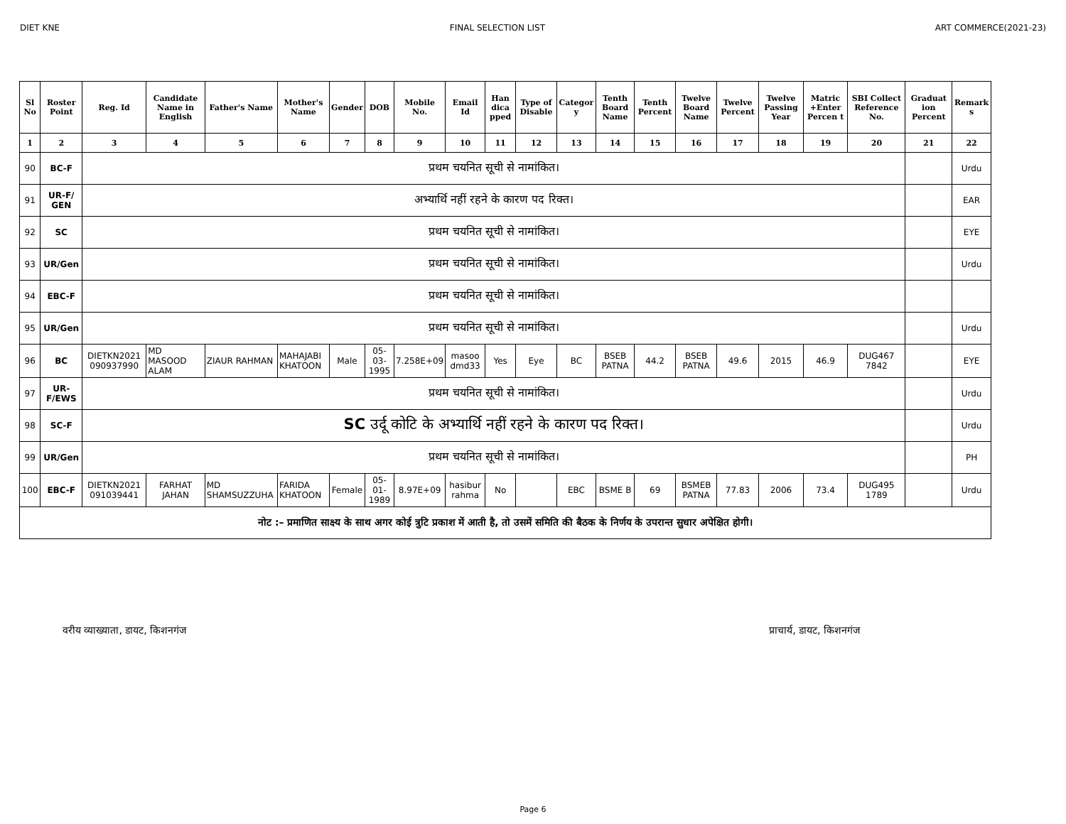DIET KNE FINAL SELECTION LIST ART COMMERCE(2021-23)
| Sl No | Roster Point | Reg. Id | Candidate Name in English | Father's Name | Mother's Name | Gender | DOB | Mobile No. | Email Id | Han dica pped | Type of Disable | Categor y | Tenth Board Name | Tenth Percent | Twelve Board Name | Twelve Percent | Twelve Passing Year | Matric +Enter Percen t | SBI Collect Reference No. | Graduat ion Percent | Remark s |
| --- | --- | --- | --- | --- | --- | --- | --- | --- | --- | --- | --- | --- | --- | --- | --- | --- | --- | --- | --- | --- | --- |
| 1 | 2 | 3 | 4 | 5 | 6 | 7 | 8 | 9 | 10 | 11 | 12 | 13 | 14 | 15 | 16 | 17 | 18 | 19 | 20 | 21 | 22 |
| 90 | BC-F | प्रथम चयनित सूची से नामांकित। | | | | | | | | | | | | | | | | | | | Urdu |
| 91 | UR-F/ GEN | अभ्यार्थि नहीं रहने के कारण पद रिक्त। | | | | | | | | | | | | | | | | | | | EAR |
| 92 | SC | प्रथम चयनित सूची से नामांकित। | | | | | | | | | | | | | | | | | | | EYE |
| 93 | UR/Gen | प्रथम चयनित सूची से नामांकित। | | | | | | | | | | | | | | | | | | | Urdu |
| 94 | EBC-F | प्रथम चयनित सूची से नामांकित। | | | | | | | | | | | | | | | | | | | |
| 95 | UR/Gen | प्रथम चयनित सूची से नामांकित। | | | | | | | | | | | | | | | | | | | Urdu |
| 96 | BC | DIETKN2021 090937990 | MD MASOOD ALAM | ZIAUR RAHMAN | MAHAJABI KHATOON | Male | 05-03-1995 | 7.258E+09 | masoo dmd33 | Yes | Eye | BC | BSEB PATNA | 44.2 | BSEB PATNA | 49.6 | 2015 | 46.9 | DUG467 7842 | | EYE |
| 97 | UR-F/EWS | प्रथम चयनित सूची से नामांकित। | | | | | | | | | | | | | | | | | | | Urdu |
| 98 | SC-F | SC उर्दू कोटि के अभ्यार्थि नहीं रहने के कारण पद रिक्त। | | | | | | | | | | | | | | | | | | | Urdu |
| 99 | UR/Gen | प्रथम चयनित सूची से नामांकित। | | | | | | | | | | | | | | | | | | | PH |
| 100 | EBC-F | DIETKN2021 091039441 | FARHAT JAHAN | MD SHAMSUZZUHA | FARIDA KHATOON | Female | 05-01-1989 | 8.97E+09 | hasibur rahma | No | | EBC | BSME B | 69 | BSMEB PATNA | 77.83 | 2006 | 73.4 | DUG495 1789 | | Urdu |
| नोट :– प्रमाणित साक्ष्य के साथ अगर कोई त्रुटि प्रकाश में आती है, तो उसमें समिति की बैठक के निर्णय के उपरान्त सुधार अपेक्षित होगी। | | | | | | | | | | | | | | | | | | | | | |
वरीय व्याख्याता, डायट, किशनगंज प्राचार्य, डायट, किशनगंज
Page 6